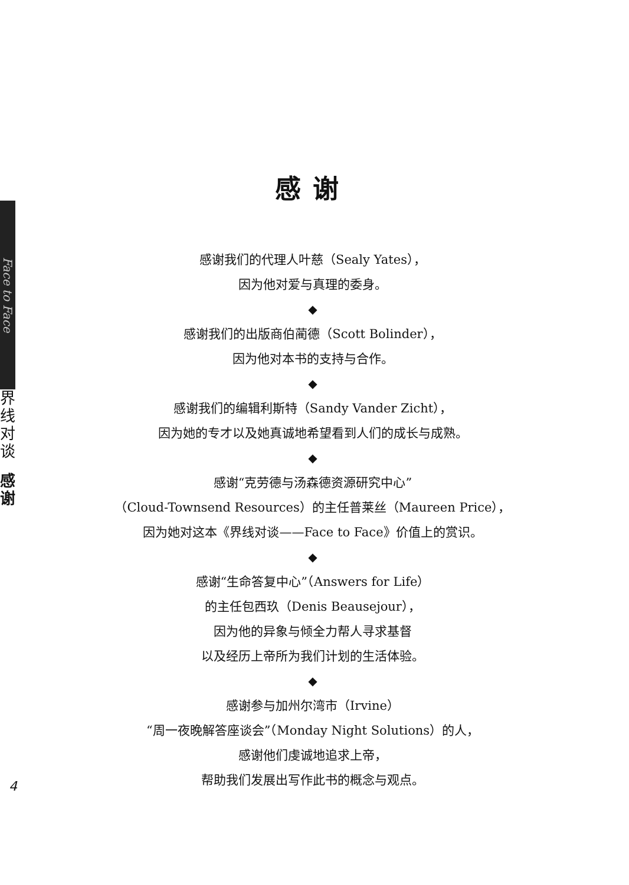Face to Face
界
线
对
谈
感
谢
感谢
感谢我们的代理人叶慈（Sealy Yates），
因为他对爱与真理的委身。
◆
感谢我们的出版商伯蔺德（Scott Bolinder），
因为他对本书的支持与合作。
◆
感谢我们的编辑利斯特（Sandy Vander Zicht），
因为她的专才以及她真诚地希望看到人们的成长与成熟。
◆
感谢“克劳德与汤森德资源研究中心”
（Cloud-Townsend Resources）的主任普莱丝（Maureen Price），
因为她对这本《界线对谈——Face to Face》价值上的赏识。
◆
感谢“生命答复中心”（Answers for Life）
的主任包西玖（Denis Beausejour），
因为他的异象与倾全力帮人寻求基督
以及经历上帝所为我们计划的生活体验。
◆
感谢参与加州尔湾市（Irvine）
“周一夜晚解答座谈会”（Monday Night Solutions）的人，
感谢他们虔诚地追求上帝，
帮助我们发展出写作此书的概念与观点。
4